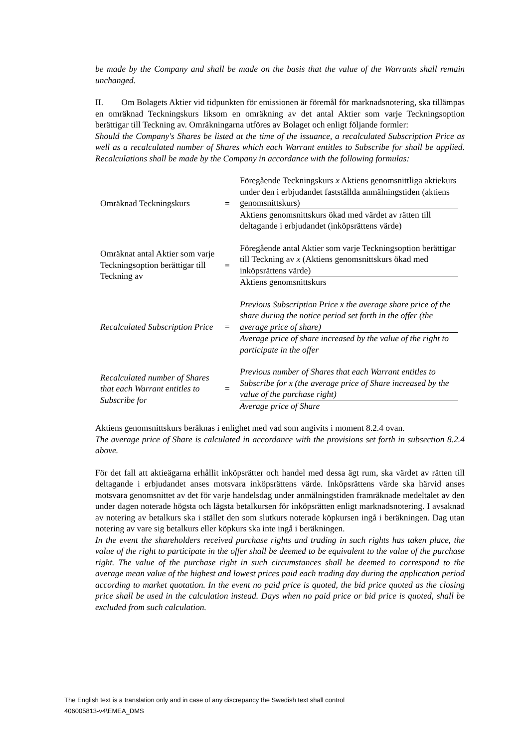be made by the Company and shall be made on the basis that the value of the Warrants shall remain unchanged.
II. Om Bolagets Aktier vid tidpunkten för emissionen är föremål för marknadsnotering, ska tillämpas en omräknad Teckningskurs liksom en omräkning av det antal Aktier som varje Teckningsoption berättigar till Teckning av. Omräkningarna utföres av Bolaget och enligt följande formler:
Should the Company's Shares be listed at the time of the issuance, a recalculated Subscription Price as well as a recalculated number of Shares which each Warrant entitles to Subscribe for shall be applied. Recalculations shall be made by the Company in accordance with the following formulas:
| Omräknad Teckningskurs | = | Föregående Teckningskurs x Aktiens genomsnittliga aktiekurs under den i erbjudandet fastställda anmälningstiden (aktiens genomsnittskurs) |
| | | Aktiens genomsnittskurs ökad med värdet av rätten till deltagande i erbjudandet (inköpsrättens värde) |
| Omräknat antal Aktier som varje Teckningsoption berättigar till Teckning av | = | Föregående antal Aktier som varje Teckningsoption berättigar till Teckning av x (Aktiens genomsnittskurs ökad med inköpsrättens värde) |
| | | Aktiens genomsnittskurs |
| Recalculated Subscription Price | = | Previous Subscription Price x the average share price of the share during the notice period set forth in the offer (the average price of share) |
| | | Average price of share increased by the value of the right to participate in the offer |
| Recalculated number of Shares that each Warrant entitles to Subscribe for | = | Previous number of Shares that each Warrant entitles to Subscribe for x (the average price of Share increased by the value of the purchase right) |
| | | Average price of Share |
Aktiens genomsnittskurs beräknas i enlighet med vad som angivits i moment 8.2.4 ovan.
The average price of Share is calculated in accordance with the provisions set forth in subsection 8.2.4 above.
För det fall att aktieägarna erhållit inköpsrätter och handel med dessa ägt rum, ska värdet av rätten till deltagande i erbjudandet anses motsvara inköpsrättens värde. Inköpsrättens värde ska härvid anses motsvara genomsnittet av det för varje handelsdag under anmälningstiden framräknade medeltalet av den under dagen noterade högsta och lägsta betalkursen för inköpsrätten enligt marknadsnotering. I avsaknad av notering av betalkurs ska i stället den som slutkurs noterade köpkursen ingå i beräkningen. Dag utan notering av vare sig betalkurs eller köpkurs ska inte ingå i beräkningen.
In the event the shareholders received purchase rights and trading in such rights has taken place, the value of the right to participate in the offer shall be deemed to be equivalent to the value of the purchase right. The value of the purchase right in such circumstances shall be deemed to correspond to the average mean value of the highest and lowest prices paid each trading day during the application period according to market quotation. In the event no paid price is quoted, the bid price quoted as the closing price shall be used in the calculation instead. Days when no paid price or bid price is quoted, shall be excluded from such calculation.
The English text is a translation only and in case of any discrepancy the Swedish text shall control
406005813-v4\EMEA_DMS